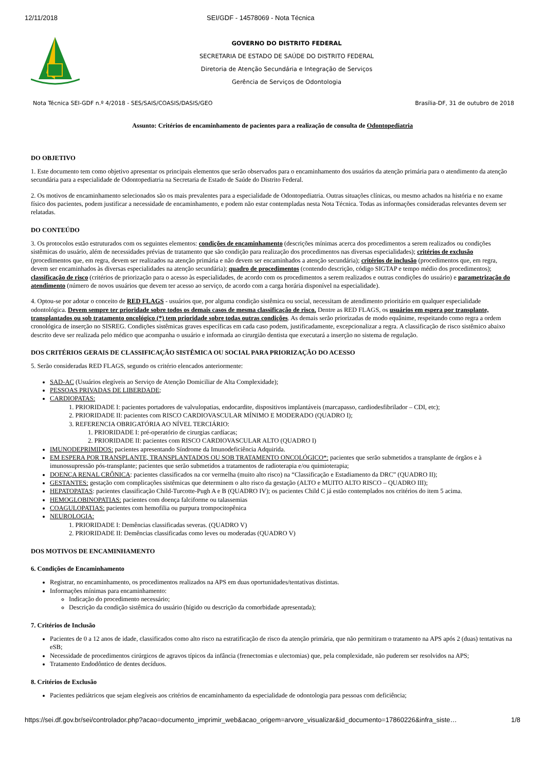12/11/2018 SEI/GDF - 14578069 - Nota Técnica
GOVERNO DO DISTRITO FEDERAL
SECRETARIA DE ESTADO DE SAÚDE DO DISTRITO FEDERAL
Diretoria de Atenção Secundária e Integração de Serviços
Gerência de Serviços de Odontologia
Nota Técnica SEI-GDF n.º 4/2018 - SES/SAIS/COASIS/DASIS/GEO Brasília-DF, 31 de outubro de 2018
Assunto: Critérios de encaminhamento de pacientes para a realização de consulta de Odontopediatria
DO OBJETIVO
1. Este documento tem como objetivo apresentar os principais elementos que serão observados para o encaminhamento dos usuários da atenção primária para o atendimento da atenção secundária para a especialidade de Odontopediatria na Secretaria de Estado de Saúde do Distrito Federal.
2. Os motivos de encaminhamento selecionados são os mais prevalentes para a especialidade de Odontopediatria. Outras situações clínicas, ou mesmo achados na história e no exame físico dos pacientes, podem justificar a necessidade de encaminhamento, e podem não estar contempladas nesta Nota Técnica. Todas as informações consideradas relevantes devem ser relatadas.
DO CONTEÚDO
3. Os protocolos estão estruturados com os seguintes elementos: condições de encaminhamento (descrições mínimas acerca dos procedimentos a serem realizados ou condições sistêmicas do usuário, além de necessidades prévias de tratamento que são condição para realização dos procedimentos nas diversas especialidades); critérios de exclusão (procedimentos que, em regra, devem ser realizados na atenção primária e não devem ser encaminhados a atenção secundária); critérios de inclusão (procedimentos que, em regra, devem ser encaminhados às diversas especialidades na atenção secundária); quadro de procedimentos (contendo descrição, código SIGTAP e tempo médio dos procedimentos); classificação de risco (critérios de priorização para o acesso às especialidades, de acordo com os procedimentos a serem realizados e outras condições do usuário) e parametrização do atendimento (número de novos usuários que devem ter acesso ao serviço, de acordo com a carga horária disponível na especialidade).
4. Optou-se por adotar o conceito de RED FLAGS - usuários que, por alguma condição sistêmica ou social, necessitam de atendimento prioritário em qualquer especialidade odontológica. Devem sempre ter prioridade sobre todos os demais casos de mesma classificação de risco. Dentre as RED FLAGS, os usuários em espera por transplante, transplantados ou sob tratamento oncológico (*) tem prioridade sobre todas outras condições. As demais serão priorizadas de modo equânime, respeitando como regra a ordem cronológica de inserção no SISREG. Condições sistêmicas graves específicas em cada caso podem, justificadamente, excepcionalizar a regra. A classificação de risco sistêmico abaixo descrito deve ser realizada pelo médico que acompanha o usuário e informada ao cirurgião dentista que executará a inserção no sistema de regulação.
DOS CRITÉRIOS GERAIS DE CLASSIFICAÇÃO SISTÊMICA OU SOCIAL PARA PRIORIZAÇÃO DO ACESSO
5. Serão consideradas RED FLAGS, segundo os critério elencados anteriormente:
SAD-AC (Usuários elegíveis ao Serviço de Atenção Domiciliar de Alta Complexidade);
PESSOAS PRIVADAS DE LIBERDADE;
CARDIOPATAS:
1. PRIORIDADE I: pacientes portadores de valvulopatias, endocardite, dispositivos implantáveis (marcapasso, cardiodesfibrilador – CDI, etc);
2. PRIORIDADE II: pacientes com RISCO CARDIOVASCULAR MÍNIMO E MODERADO (QUADRO I);
3. REFERENCIA OBRIGATÓRIA AO NÍVEL TERCIÁRIO:
1. PRIORIDADE I: pré-operatório de cirurgias cardíacas;
2. PRIORIDADE II: pacientes com RISCO CARDIOVASCULAR ALTO (QUADRO I)
IMUNODEPRIMIDOS: pacientes apresentando Síndrome da Imunodeficiência Adquirida.
EM ESPERA POR TRANSPLANTE, TRANSPLANTADOS OU SOB TRATAMENTO ONCOLÓGICO*: pacientes que serão submetidos a transplante de órgãos e à imunossupressão pós-transplante; pacientes que serão submetidos a tratamentos de radioterapia e/ou quimioterapia;
DOENÇA RENAL CRÔNICA: pacientes classificados na cor vermelha (muito alto risco) na “Classificação e Estadiamento da DRC” (QUADRO II);
GESTANTES: gestação com complicações sistêmicas que determinem o alto risco da gestação (ALTO e MUITO ALTO RISCO – QUADRO III);
HEPATOPATAS: pacientes classificação Child-Turcotte-Pugh A e B (QUADRO IV); os pacientes Child C já estão contemplados nos critérios do item 5 acima.
HEMOGLOBINOPATIAS: pacientes com doença falciforme ou talassemias
COAGULOPATIAS: pacientes com hemofilia ou purpura trompocitopênica
NEUROLOGIA:
1. PRIORIDADE I: Demências classificadas severas. (QUADRO V)
2. PRIORIDADE II: Demências classificadas como leves ou moderadas (QUADRO V)
DOS MOTIVOS DE ENCAMINHAMENTO
6. Condições de Encaminhamento
Registrar, no encaminhamento, os procedimentos realizados na APS em duas oportunidades/tentativas distintas.
Informações mínimas para encaminhamento:
Indicação do procedimento necessário;
Descrição da condição sistêmica do usuário (hígido ou descrição da comorbidade apresentada);
7. Critérios de Inclusão
Pacientes de 0 a 12 anos de idade, classificados como alto risco na estratificação de risco da atenção primária, que não permitiram o tratamento na APS após 2 (duas) tentativas na eSB;
Necessidade de procedimentos cirúrgicos de agravos típicos da infância (frenectomias e ulectomias) que, pela complexidade, não puderem ser resolvidos na APS;
Tratamento Endodôntico de dentes decíduos.
8. Critérios de Exclusão
Pacientes pediátricos que sejam elegíveis aos critérios de encaminhamento da especialidade de odontologia para pessoas com deficiência;
https://sei.df.gov.br/sei/controlador.php?acao=documento_imprimir_web&acao_origem=arvore_visualizar&id_documento=17860226&infra_siste… 1/8